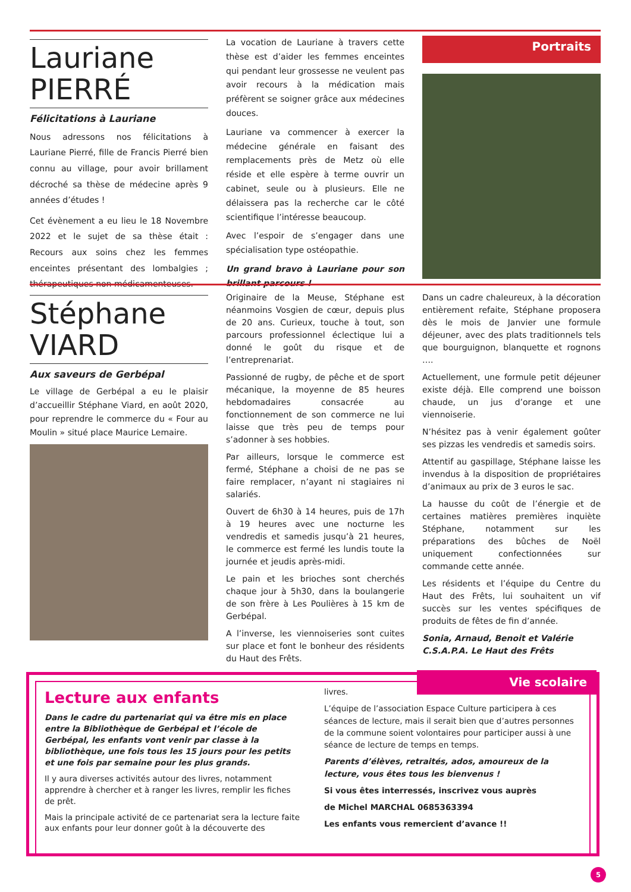Lauriane
PIERRÉ
Félicitations à Lauriane
Nous adressons nos félicitations à Lauriane Pierré, fille de Francis Pierré bien connu au village, pour avoir brillament décroché sa thèse de médecine après 9 années d’études !
Cet évènement a eu lieu le 18 Novembre 2022 et le sujet de sa thèse était : Recours aux soins chez les femmes enceintes présentant des lombalgies ; thérapeutiques non médicamenteuses.
La vocation de Lauriane à travers cette thèse est d’aider les femmes enceintes qui pendant leur grossesse ne veulent pas avoir recours à la médication mais préfèrent se soigner grâce aux médecines douces.
Lauriane va commencer à exercer la médecine générale en faisant des remplacements près de Metz où elle réside et elle espère à terme ouvrir un cabinet, seule ou à plusieurs. Elle ne délaissera pas la recherche car le côté scientifique l’intéresse beaucoup.
Avec l’espoir de s’engager dans une spécialisation type ostéopathie.
Un grand bravo à Lauriane pour son brillant parcours !
Portraits
Stéphane
VIARD
Aux saveurs de Gerbépal
Le village de Gerbépal a eu le plaisir d’accueillir Stéphane Viard, en août 2020, pour reprendre le commerce du « Four au Moulin » situé place Maurice Lemaire.
Originaire de la Meuse, Stéphane est néanmoins Vosgien de cœur, depuis plus de 20 ans. Curieux, touche à tout, son parcours professionnel éclectique lui a donné le goût du risque et de l’entreprenariat.
Passionné de rugby, de pêche et de sport mécanique, la moyenne de 85 heures hebdomadaires consacrée au fonctionnement de son commerce ne lui laisse que très peu de temps pour s’adonner à ses hobbies.
Par ailleurs, lorsque le commerce est fermé, Stéphane a choisi de ne pas se faire remplacer, n’ayant ni stagiaires ni salariés.
Ouvert de 6h30 à 14 heures, puis de 17h à 19 heures avec une nocturne les vendredis et samedis jusqu’à 21 heures, le commerce est fermé les lundis toute la journée et jeudis après-midi.
Le pain et les brioches sont cherchés chaque jour à 5h30, dans la boulangerie de son frère à Les Poulières à 15 km de Gerbépal.
A l’inverse, les viennoiseries sont cuites sur place et font le bonheur des résidents du Haut des Frêts.
Dans un cadre chaleureux, à la décoration entièrement refaite, Stéphane proposera dès le mois de Janvier une formule déjeuner, avec des plats traditionnels tels que bourguignon, blanquette et rognons ….
Actuellement, une formule petit déjeuner existe déjà. Elle comprend une boisson chaude, un jus d’orange et une viennoiserie.
N’hésitez pas à venir également goûter ses pizzas les vendredis et samedis soirs.
Attentif au gaspillage, Stéphane laisse les invendus à la disposition de propriétaires d’animaux au prix de 3 euros le sac.
La hausse du coût de l’énergie et de certaines matières premières inquiète Stéphane, notamment sur les préparations des bûches de Noël uniquement confectionnées sur commande cette année.
Les résidents et l’équipe du Centre du Haut des Frêts, lui souhaitent un vif succès sur les ventes spécifiques de produits de fêtes de fin d’année.
Sonia, Arnaud, Benoit et Valérie
C.S.A.P.A. Le Haut des Frêts
Vie scolaire
Lecture aux enfants
Dans le cadre du partenariat qui va être mis en place entre la Bibliothèque de Gerbépal et l’école de Gerbépal, les enfants vont venir par classe à la bibliothèque, une fois tous les 15 jours pour les petits et une fois par semaine pour les plus grands.
Il y aura diverses activités autour des livres, notamment apprendre à chercher et à ranger les livres, remplir les fiches de prêt.
Mais la principale activité de ce partenariat sera la lecture faite aux enfants pour leur donner goût à la découverte des
livres.
L’équipe de l’association Espace Culture participera à ces séances de lecture, mais il serait bien que d’autres personnes de la commune soient volontaires pour participer aussi à une séance de lecture de temps en temps.
Parents d’élèves, retraités, ados, amoureux de la lecture, vous êtes tous les bienvenus !
Si vous êtes interressés, inscrivez vous auprès
de Michel MARCHAL 0685363394
Les enfants vous remercient d’avance !!
5